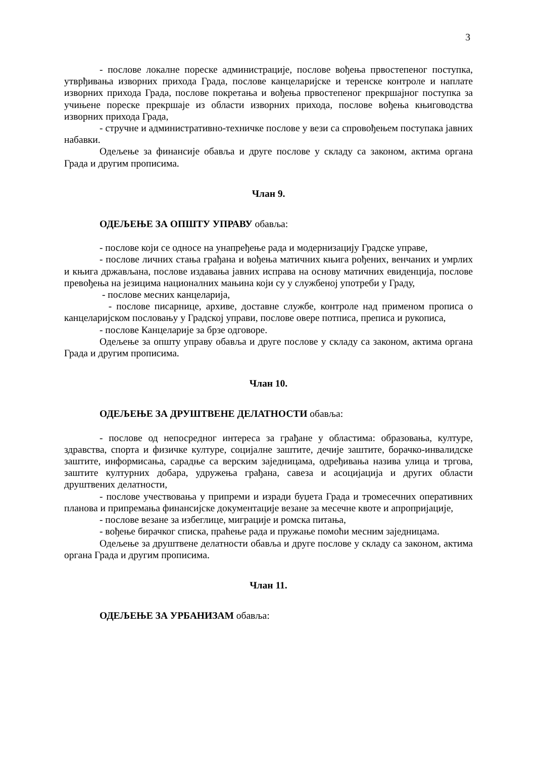3
- послове локалне пореске администрације, послове вођења првостепеног поступка, утврђивања изворних прихода Града, послове канцеларијске и теренске контроле и наплате изворних прихода Града, послове покретања и вођења првостепеног прекршајног поступка за учињене пореске прекршаје из области изворних прихода, послове вођења књиговодства изворних прихода Града,
- стручне и административно-техничке послове у вези са спровођењем поступака јавних набавки.
Одељење за финансије обавља и друге послове у складу са законом, актима органа Града и другим прописима.
Члан 9.
ОДЕЉЕЊЕ ЗА ОПШТУ УПРАВУ обавља:
- послове који се односе на унапређење рада и модернизацију Градске управе,
- послове личних стања грађана и вођења матичних књига рођених, венчаних и умрлих и књига држављана, послове издавања јавних исправа на основу матичних евиденција, послове превођења на језицима националних мањина који су у службеној употреби у Граду,
- послове месних канцеларија,
- послове писарнице, архиве, доставне службе, контроле над применом прописа о канцеларијском пословању у Градској управи, послове овере потписа, преписа и рукописа,
- послове Канцеларије за брзе одговоре.
Одељење за општу управу обавља и друге послове у складу са законом, актима органа Града и другим прописима.
Члан 10.
ОДЕЉЕЊЕ ЗА ДРУШТВЕНЕ ДЕЛАТНОСТИ обавља:
- послове од непосредног интереса за грађане у областима: образовања, културе, здравства, спорта и физичке културе, социјалне заштите, дечије заштите, борачко-инвалидске заштите, информисања, сарадње са верским заједницама, одређивања назива улица и тргова, заштите културних добара, удружења грађана, савеза и асоцијација и других области друштвених делатности,
- послове учествовања у припреми и изради буџета Града и тромесечних оперативних планова и припремања финансијске документације везане за месечне квоте и апропријације,
- послове везане за избеглице, миграције и ромска питања,
- вођење бирачког списка, праћење рада и пружање помоћи месним заједницама.
Одељење за друштвене делатности обавља и друге послове у складу са законом, актима органа Града и другим прописима.
Члан 11.
ОДЕЉЕЊЕ ЗА УРБАНИЗАМ обавља: